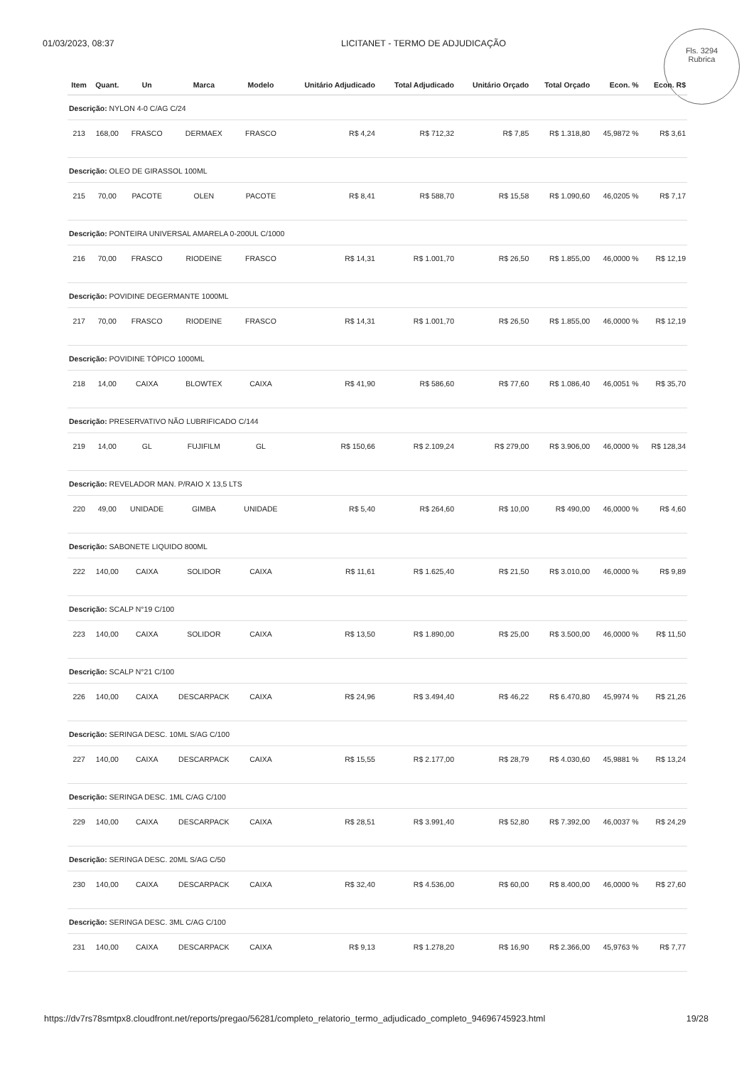01/03/2023, 08:37 LICITANET - TERMO DE ADJUDICAÇÃO
Fls. 3294
Rubrica
| Item | Quant. | Un | Marca | Modelo | Unitário Adjudicado | Total Adjudicado | Unitário Orçado | Total Orçado | Econ. % | Econ. R$ |
| --- | --- | --- | --- | --- | --- | --- | --- | --- | --- | --- |
| Descrição: NYLON 4-0 C/AG C/24 | | | | | | | | | | |
| 213 | 168,00 | FRASCO | DERMAEX | FRASCO | R$ 4,24 | R$ 712,32 | R$ 7,85 | R$ 1.318,80 | 45,9872 % | R$ 3,61 |
| Descrição: OLEO DE GIRASSOL 100ML | | | | | | | | | | |
| 215 | 70,00 | PACOTE | OLEN | PACOTE | R$ 8,41 | R$ 588,70 | R$ 15,58 | R$ 1.090,60 | 46,0205 % | R$ 7,17 |
| Descrição: PONTEIRA UNIVERSAL AMARELA 0-200UL C/1000 | | | | | | | | | | |
| 216 | 70,00 | FRASCO | RIODEINE | FRASCO | R$ 14,31 | R$ 1.001,70 | R$ 26,50 | R$ 1.855,00 | 46,0000 % | R$ 12,19 |
| Descrição: POVIDINE DEGERMANTE 1000ML | | | | | | | | | | |
| 217 | 70,00 | FRASCO | RIODEINE | FRASCO | R$ 14,31 | R$ 1.001,70 | R$ 26,50 | R$ 1.855,00 | 46,0000 % | R$ 12,19 |
| Descrição: POVIDINE TÓPICO 1000ML | | | | | | | | | | |
| 218 | 14,00 | CAIXA | BLOWTEX | CAIXA | R$ 41,90 | R$ 586,60 | R$ 77,60 | R$ 1.086,40 | 46,0051 % | R$ 35,70 |
| Descrição: PRESERVATIVO NÃO LUBRIFICADO C/144 | | | | | | | | | | |
| 219 | 14,00 | GL | FUJIFILM | GL | R$ 150,66 | R$ 2.109,24 | R$ 279,00 | R$ 3.906,00 | 46,0000 % | R$ 128,34 |
| Descrição: REVELADOR MAN. P/RAIO X 13,5 LTS | | | | | | | | | | |
| 220 | 49,00 | UNIDADE | GIMBA | UNIDADE | R$ 5,40 | R$ 264,60 | R$ 10,00 | R$ 490,00 | 46,0000 % | R$ 4,60 |
| Descrição: SABONETE LIQUIDO 800ML | | | | | | | | | | |
| 222 | 140,00 | CAIXA | SOLIDOR | CAIXA | R$ 11,61 | R$ 1.625,40 | R$ 21,50 | R$ 3.010,00 | 46,0000 % | R$ 9,89 |
| Descrição: SCALP N°19 C/100 | | | | | | | | | | |
| 223 | 140,00 | CAIXA | SOLIDOR | CAIXA | R$ 13,50 | R$ 1.890,00 | R$ 25,00 | R$ 3.500,00 | 46,0000 % | R$ 11,50 |
| Descrição: SCALP N°21 C/100 | | | | | | | | | | |
| 226 | 140,00 | CAIXA | DESCARPACK | CAIXA | R$ 24,96 | R$ 3.494,40 | R$ 46,22 | R$ 6.470,80 | 45,9974 % | R$ 21,26 |
| Descrição: SERINGA DESC. 10ML S/AG C/100 | | | | | | | | | | |
| 227 | 140,00 | CAIXA | DESCARPACK | CAIXA | R$ 15,55 | R$ 2.177,00 | R$ 28,79 | R$ 4.030,60 | 45,9881 % | R$ 13,24 |
| Descrição: SERINGA DESC. 1ML C/AG C/100 | | | | | | | | | | |
| 229 | 140,00 | CAIXA | DESCARPACK | CAIXA | R$ 28,51 | R$ 3.991,40 | R$ 52,80 | R$ 7.392,00 | 46,0037 % | R$ 24,29 |
| Descrição: SERINGA DESC. 20ML S/AG C/50 | | | | | | | | | | |
| 230 | 140,00 | CAIXA | DESCARPACK | CAIXA | R$ 32,40 | R$ 4.536,00 | R$ 60,00 | R$ 8.400,00 | 46,0000 % | R$ 27,60 |
| Descrição: SERINGA DESC. 3ML C/AG C/100 | | | | | | | | | | |
| 231 | 140,00 | CAIXA | DESCARPACK | CAIXA | R$ 9,13 | R$ 1.278,20 | R$ 16,90 | R$ 2.366,00 | 45,9763 % | R$ 7,77 |
https://dv7rs78smtpx8.cloudfront.net/reports/pregao/56281/completo_relatorio_termo_adjudicado_completo_94696745923.html 19/28